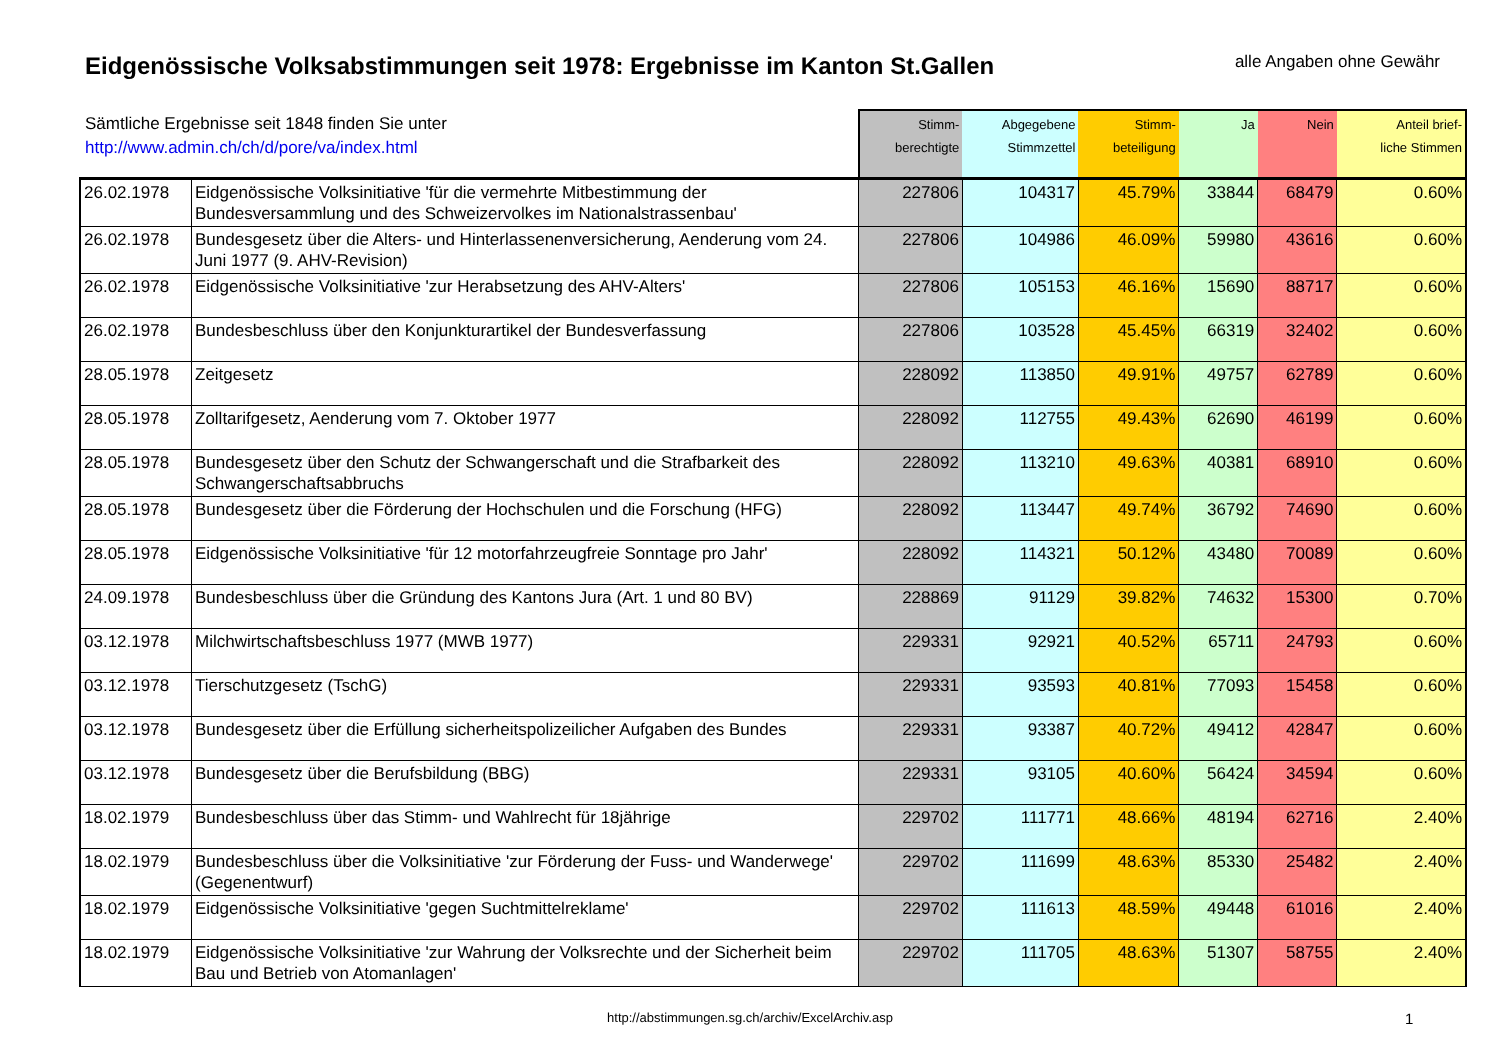Eidgenössische Volksabstimmungen seit 1978: Ergebnisse im Kanton St.Gallen
alle Angaben ohne Gewähr
| Sämtliche Ergebnisse seit 1848 finden Sie unter http://www.admin.ch/ch/d/pore/va/index.html | | Stimm- berechtigte | Abgegebene Stimmzettel | Stimm- beteiligung | Ja | Nein | Anteil brief- liche Stimmen |
| --- | --- | --- | --- | --- | --- | --- | --- |
| 26.02.1978 | Eidgenössische Volksinitiative 'für die vermehrte Mitbestimmung der Bundesversammlung und des Schweizervolkes im Nationalstrassenbau' | 227806 | 104317 | 45.79% | 33844 | 68479 | 0.60% |
| 26.02.1978 | Bundesgesetz über die Alters- und Hinterlassenenversicherung, Aenderung vom 24. Juni 1977 (9. AHV-Revision) | 227806 | 104986 | 46.09% | 59980 | 43616 | 0.60% |
| 26.02.1978 | Eidgenössische Volksinitiative 'zur Herabsetzung des AHV-Alters' | 227806 | 105153 | 46.16% | 15690 | 88717 | 0.60% |
| 26.02.1978 | Bundesbeschluss über den Konjunkturartikel der Bundesverfassung | 227806 | 103528 | 45.45% | 66319 | 32402 | 0.60% |
| 28.05.1978 | Zeitgesetz | 228092 | 113850 | 49.91% | 49757 | 62789 | 0.60% |
| 28.05.1978 | Zolltarifgesetz, Aenderung vom 7. Oktober 1977 | 228092 | 112755 | 49.43% | 62690 | 46199 | 0.60% |
| 28.05.1978 | Bundesgesetz über den Schutz der Schwangerschaft und die Strafbarkeit des Schwangerschaftsabbruchs | 228092 | 113210 | 49.63% | 40381 | 68910 | 0.60% |
| 28.05.1978 | Bundesgesetz über die Förderung der Hochschulen und die Forschung (HFG) | 228092 | 113447 | 49.74% | 36792 | 74690 | 0.60% |
| 28.05.1978 | Eidgenössische Volksinitiative 'für 12 motorfahrzeugfreie Sonntage pro Jahr' | 228092 | 114321 | 50.12% | 43480 | 70089 | 0.60% |
| 24.09.1978 | Bundesbeschluss über die Gründung des Kantons Jura (Art. 1 und 80 BV) | 228869 | 91129 | 39.82% | 74632 | 15300 | 0.70% |
| 03.12.1978 | Milchwirtschaftsbeschluss 1977 (MWB 1977) | 229331 | 92921 | 40.52% | 65711 | 24793 | 0.60% |
| 03.12.1978 | Tierschutzgesetz (TschG) | 229331 | 93593 | 40.81% | 77093 | 15458 | 0.60% |
| 03.12.1978 | Bundesgesetz über die Erfüllung sicherheitspolizeilicher Aufgaben des Bundes | 229331 | 93387 | 40.72% | 49412 | 42847 | 0.60% |
| 03.12.1978 | Bundesgesetz über die Berufsbildung (BBG) | 229331 | 93105 | 40.60% | 56424 | 34594 | 0.60% |
| 18.02.1979 | Bundesbeschluss über das Stimm- und Wahlrecht für 18jährige | 229702 | 111771 | 48.66% | 48194 | 62716 | 2.40% |
| 18.02.1979 | Bundesbeschluss über die Volksinitiative 'zur Förderung der Fuss- und Wanderwege' (Gegenentwurf) | 229702 | 111699 | 48.63% | 85330 | 25482 | 2.40% |
| 18.02.1979 | Eidgenössische Volksinitiative 'gegen Suchtmittelreklame' | 229702 | 111613 | 48.59% | 49448 | 61016 | 2.40% |
| 18.02.1979 | Eidgenössische Volksinitiative 'zur Wahrung der Volksrechte und der Sicherheit beim Bau und Betrieb von Atomanlagen' | 229702 | 111705 | 48.63% | 51307 | 58755 | 2.40% |
http://abstimmungen.sg.ch/archiv/ExcelArchiv.asp 1